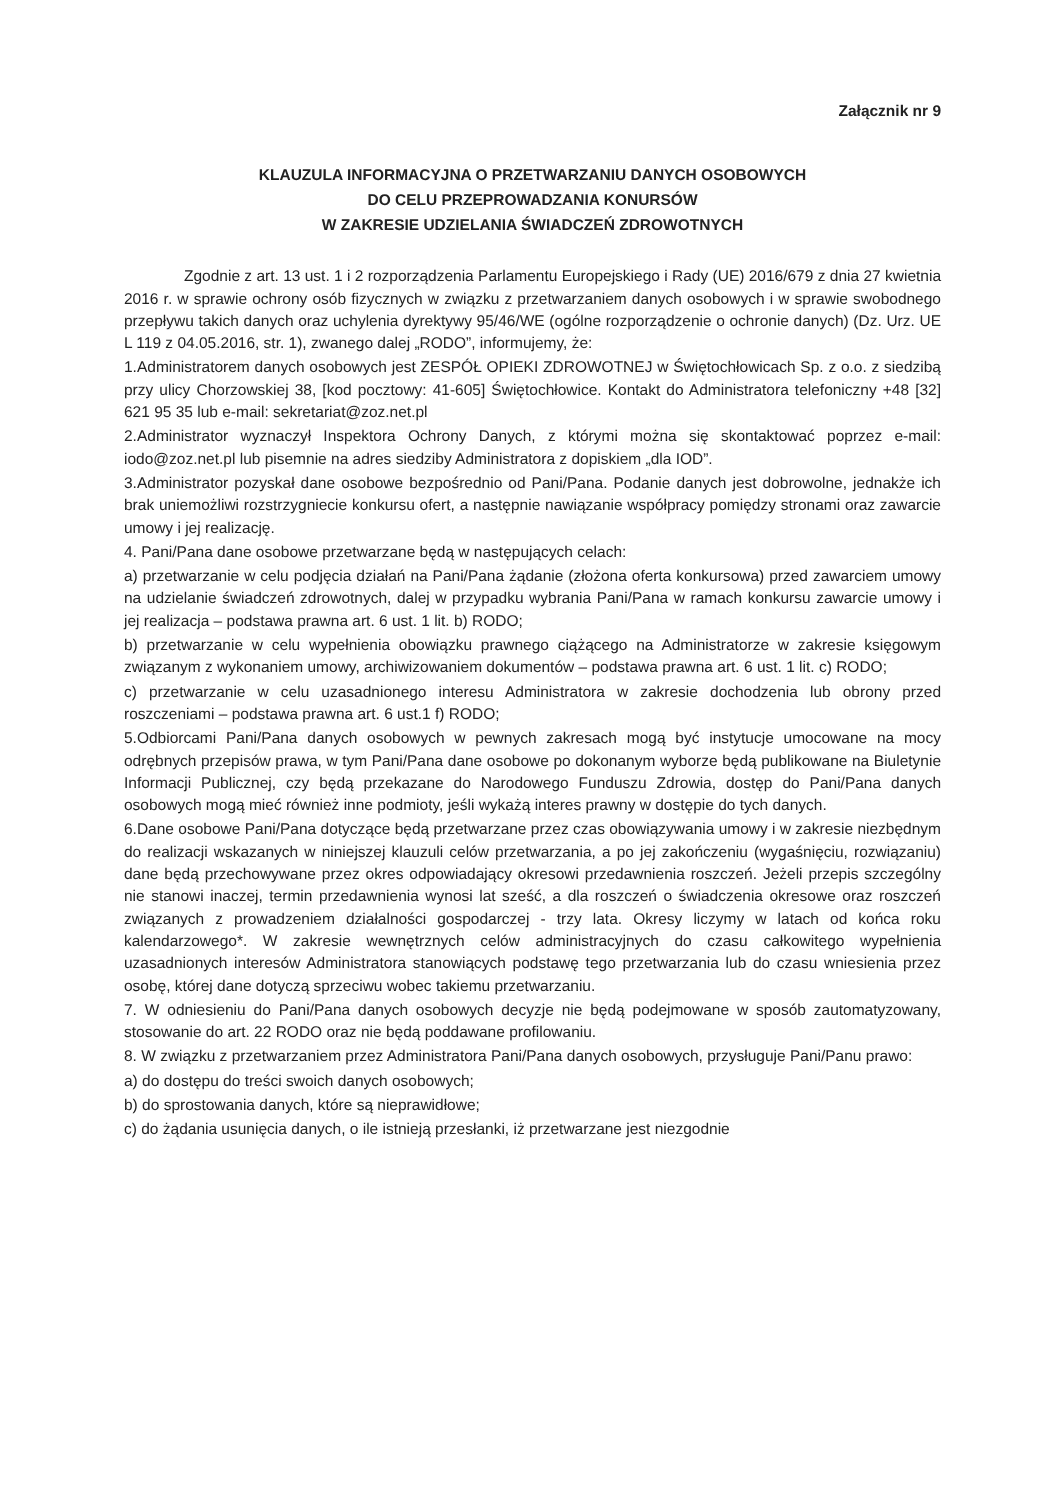Załącznik nr 9
KLAUZULA INFORMACYJNA O PRZETWARZANIU DANYCH OSOBOWYCH
DO CELU PRZEPROWADZANIA KONURSÓW
W ZAKRESIE UDZIELANIA ŚWIADCZEŃ ZDROWOTNYCH
Zgodnie z art. 13 ust. 1 i 2 rozporządzenia Parlamentu Europejskiego i Rady (UE) 2016/679 z dnia 27 kwietnia 2016 r. w sprawie ochrony osób fizycznych w związku z przetwarzaniem danych osobowych i w sprawie swobodnego przepływu takich danych oraz uchylenia dyrektywy 95/46/WE (ogólne rozporządzenie o ochronie danych) (Dz. Urz. UE L 119 z 04.05.2016, str. 1), zwanego dalej „RODO”, informujemy, że:
1.Administratorem danych osobowych jest ZESPÓŁ OPIEKI ZDROWOTNEJ w Świętochłowicach Sp. z o.o. z siedzibą przy ulicy Chorzowskiej 38, [kod pocztowy: 41-605] Świętochłowice. Kontakt do Administratora telefoniczny +48 [32] 621 95 35 lub e-mail: sekretariat@zoz.net.pl
2.Administrator wyznaczył Inspektora Ochrony Danych, z którymi można się skontaktować poprzez e-mail: iodo@zoz.net.pl lub pisemnie na adres siedziby Administratora z dopiskiem „dla IOD”.
3.Administrator pozyskał dane osobowe bezpośrednio od Pani/Pana. Podanie danych jest dobrowolne, jednakże ich brak uniemożliwi rozstrzygniecie konkursu ofert, a następnie nawiązanie współpracy pomiędzy stronami oraz zawarcie umowy i jej realizację.
4. Pani/Pana dane osobowe przetwarzane będą w następujących celach:
a) przetwarzanie w celu podjęcia działań na Pani/Pana żądanie (złożona oferta konkursowa) przed zawarciem umowy na udzielanie świadczeń zdrowotnych, dalej w przypadku wybrania Pani/Pana w ramach konkursu zawarcie umowy i jej realizacja – podstawa prawna art. 6 ust. 1 lit. b) RODO;
b) przetwarzanie w celu wypełnienia obowiązku prawnego ciążącego na Administratorze w zakresie księgowym związanym z wykonaniem umowy, archiwizowaniem dokumentów – podstawa prawna art. 6 ust. 1 lit. c) RODO;
c) przetwarzanie w celu uzasadnionego interesu Administratora w zakresie dochodzenia lub obrony przed roszczeniami – podstawa prawna art. 6 ust.1 f) RODO;
5.Odbiorcami Pani/Pana danych osobowych w pewnych zakresach mogą być instytucje umocowane na mocy odrębnych przepisów prawa, w tym Pani/Pana dane osobowe po dokonanym wyborze będą publikowane na Biuletynie Informacji Publicznej, czy będą przekazane do Narodowego Funduszu Zdrowia, dostęp do Pani/Pana danych osobowych mogą mieć również inne podmioty, jeśli wykażą interes prawny w dostępie do tych danych.
6.Dane osobowe Pani/Pana dotyczące będą przetwarzane przez czas obowiązywania umowy i w zakresie niezbędnym do realizacji wskazanych w niniejszej klauzuli celów przetwarzania, a po jej zakończeniu (wygaśnięciu, rozwiązaniu) dane będą przechowywane przez okres odpowiadający okresowi przedawnienia roszczeń. Jeżeli przepis szczególny nie stanowi inaczej, termin przedawnienia wynosi lat sześć, a dla roszczeń o świadczenia okresowe oraz roszczeń związanych z prowadzeniem działalności gospodarczej - trzy lata. Okresy liczymy w latach od końca roku kalendarzowego*. W zakresie wewnętrznych celów administracyjnych do czasu całkowitego wypełnienia uzasadnionych interesów Administratora stanowiących podstawę tego przetwarzania lub do czasu wniesienia przez osobę, której dane dotyczą sprzeciwu wobec takiemu przetwarzaniu.
7. W odniesieniu do Pani/Pana danych osobowych decyzje nie będą podejmowane w sposób zautomatyzowany, stosowanie do art. 22 RODO oraz nie będą poddawane profilowaniu.
8. W związku z przetwarzaniem przez Administratora Pani/Pana danych osobowych, przysługuje Pani/Panu prawo:
a) do dostępu do treści swoich danych osobowych;
b) do sprostowania danych, które są nieprawidłowe;
c) do żądania usunięcia danych, o ile istnieją przesłanki, iż przetwarzane jest niezgodnie